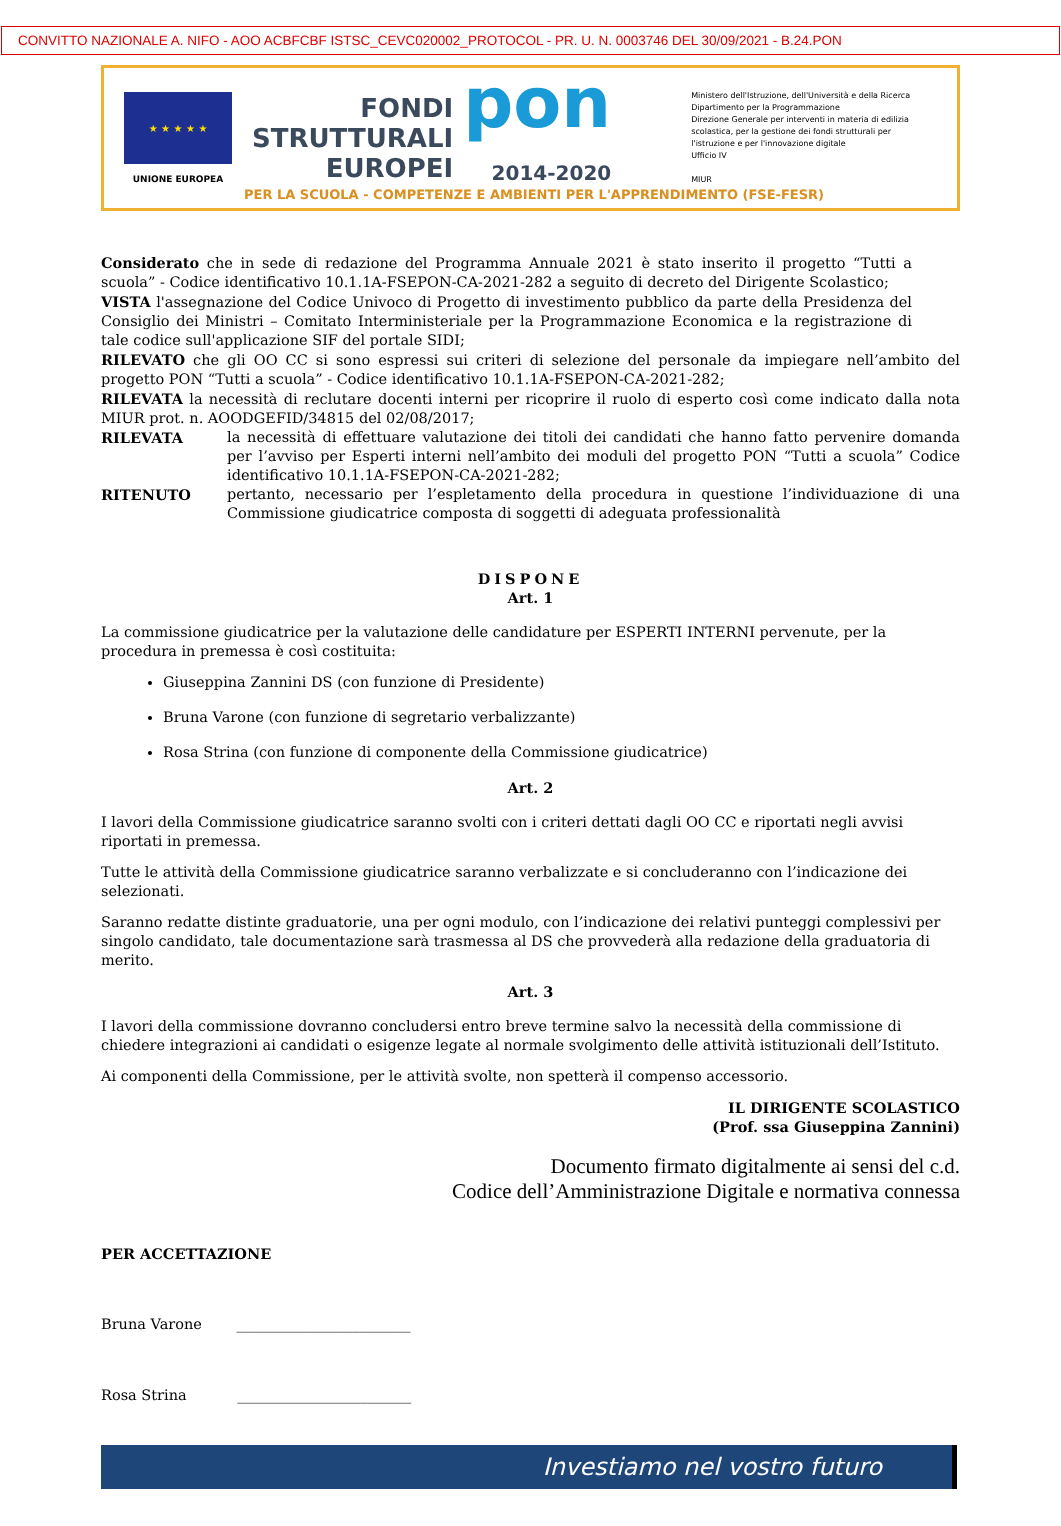CONVITTO NAZIONALE A. NIFO - AOO ACBFCBF ISTSC_CEVC020002_PROTOCOL - PR. U. N. 0003746 DEL 30/09/2021 - B.24.PON
★ ★ ★ ★ ★
UNIONE EUROPEA
FONDI
STRUTTURALI
EUROPEI
pon
2014-2020
Ministero dell'Istruzione, dell'Università e della Ricerca
Dipartimento per la Programmazione
Direzione Generale per interventi in materia di edilizia
scolastica, per la gestione dei fondi strutturali per
l'istruzione e per l'innovazione digitale
Ufficio IV
MIUR
PER LA SCUOLA - COMPETENZE E AMBIENTI PER L'APPRENDIMENTO (FSE-FESR)
Considerato che in sede di redazione del Programma Annuale 2021 è stato inserito il progetto “Tutti a scuola” - Codice identificativo 10.1.1A-FSEPON-CA-2021-282 a seguito di decreto del Dirigente Scolastico;
VISTA l'assegnazione del Codice Univoco di Progetto di investimento pubblico da parte della Presidenza del Consiglio dei Ministri – Comitato Interministeriale per la Programmazione Economica e la registrazione di tale codice sull'applicazione SIF del portale SIDI;
RILEVATO che gli OO CC si sono espressi sui criteri di selezione del personale da impiegare nell’ambito del progetto PON “Tutti a scuola” - Codice identificativo 10.1.1A-FSEPON-CA-2021-282;
RILEVATA la necessità di reclutare docenti interni per ricoprire il ruolo di esperto così come indicato dalla nota MIUR prot. n. AOODGEFID/34815 del 02/08/2017;
RILEVATA la necessità di effettuare valutazione dei titoli dei candidati che hanno fatto pervenire domanda per l’avviso per Esperti interni nell’ambito dei moduli del progetto PON “Tutti a scuola” Codice identificativo 10.1.1A-FSEPON-CA-2021-282;
RITENUTO pertanto, necessario per l’espletamento della procedura in questione l’individuazione di una Commissione giudicatrice composta di soggetti di adeguata professionalità
DISPONE
Art. 1
La commissione giudicatrice per la valutazione delle candidature per ESPERTI INTERNI pervenute, per la procedura in premessa è così costituita:
Giuseppina Zannini DS (con funzione di Presidente)
Bruna Varone (con funzione di segretario verbalizzante)
Rosa Strina (con funzione di componente della Commissione giudicatrice)
Art. 2
I lavori della Commissione giudicatrice saranno svolti con i criteri dettati dagli OO CC e riportati negli avvisi riportati in premessa.
Tutte le attività della Commissione giudicatrice saranno verbalizzate e si concluderanno con l’indicazione dei selezionati.
Saranno redatte distinte graduatorie, una per ogni modulo, con l’indicazione dei relativi punteggi complessivi per singolo candidato, tale documentazione sarà trasmessa al DS che provvederà alla redazione della graduatoria di merito.
Art. 3
I lavori della commissione dovranno concludersi entro breve termine salvo la necessità della commissione di chiedere integrazioni ai candidati o esigenze legate al normale svolgimento delle attività istituzionali dell’Istituto.
Ai componenti della Commissione, per le attività svolte, non spetterà il compenso accessorio.
IL DIRIGENTE SCOLASTICO
(Prof. ssa Giuseppina Zannini)
Documento firmato digitalmente ai sensi del c.d.
Codice dell’Amministrazione Digitale e normativa connessa
PER ACCETTAZIONE
Bruna Varone ________________________
Rosa Strina ________________________
Investiamo nel vostro futuro